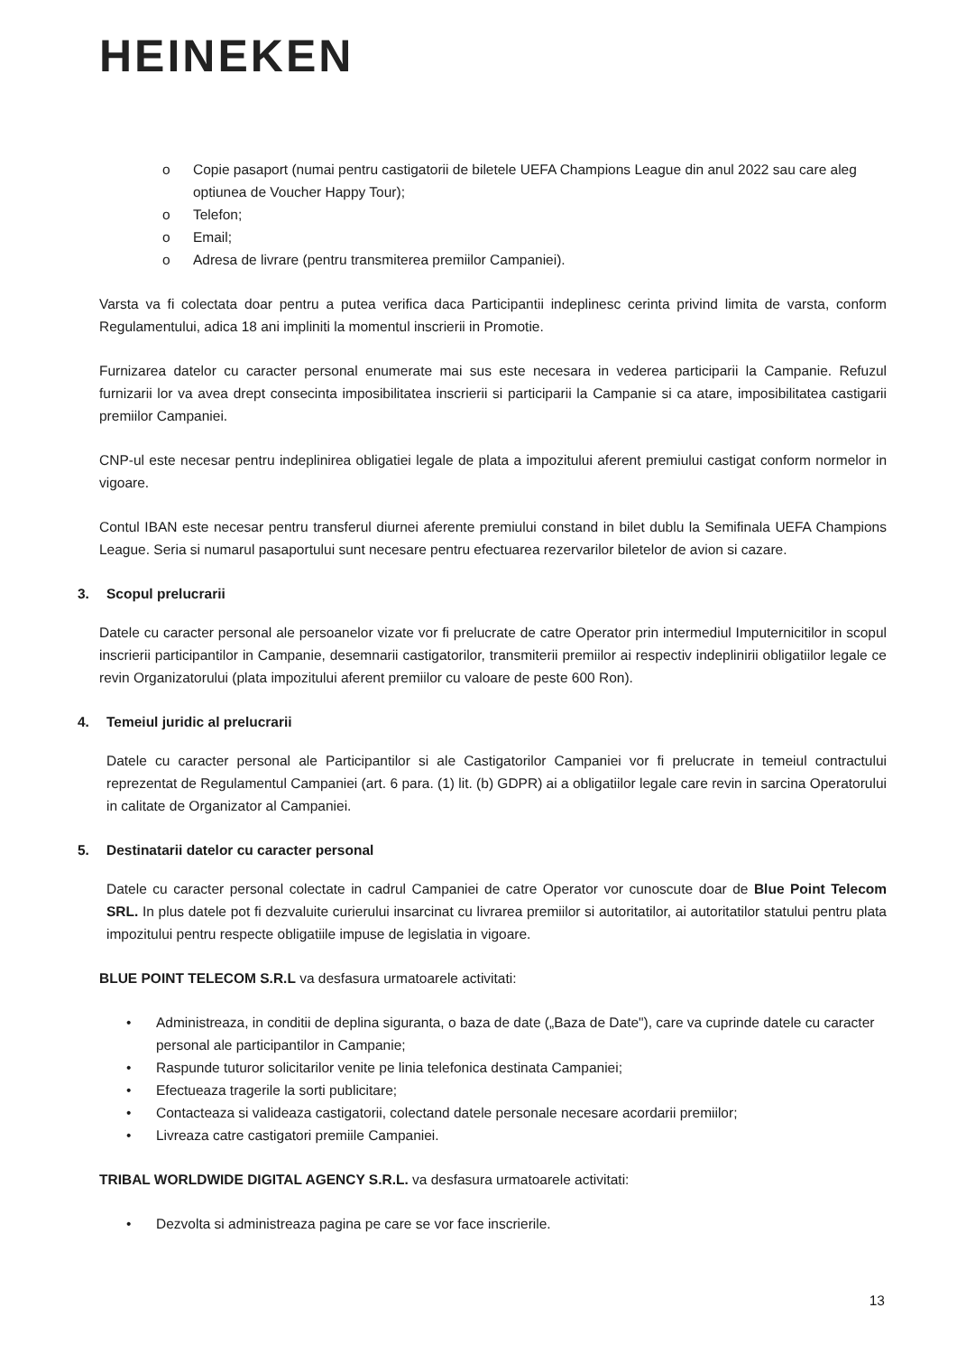HEINEKEN
o Copie pasaport (numai pentru castigatorii de biletele UEFA Champions League din anul 2022 sau care aleg optiunea de Voucher Happy Tour);
o Telefon;
o Email;
o Adresa de livrare (pentru transmiterea premiilor Campaniei).
Varsta va fi colectata doar pentru a putea verifica daca Participantii indeplinesc cerinta privind limita de varsta, conform Regulamentului, adica 18 ani impliniti la momentul inscrierii in Promotie.
Furnizarea datelor cu caracter personal enumerate mai sus este necesara in vederea participarii la Campanie. Refuzul furnizarii lor va avea drept consecinta imposibilitatea inscrierii si participarii la Campanie si ca atare, imposibilitatea castigarii premiilor Campaniei.
CNP-ul este necesar pentru indeplinirea obligatiei legale de plata a impozitului aferent premiului castigat conform normelor in vigoare.
Contul IBAN este necesar pentru transferul diurnei aferente premiului constand in bilet dublu la Semifinala UEFA Champions League. Seria si numarul pasaportului sunt necesare pentru efectuarea rezervarilor biletelor de avion si cazare.
3. Scopul prelucrarii
Datele cu caracter personal ale persoanelor vizate vor fi prelucrate de catre Operator prin intermediul Imputernicitilor in scopul inscrierii participantilor in Campanie, desemnarii castigatorilor, transmiterii premiilor ai respectiv indeplinirii obligatiilor legale ce revin Organizatorului (plata impozitului aferent premiilor cu valoare de peste 600 Ron).
4. Temeiul juridic al prelucrarii
Datele cu caracter personal ale Participantilor si ale Castigatorilor Campaniei vor fi prelucrate in temeiul contractului reprezentat de Regulamentul Campaniei (art. 6 para. (1) lit. (b) GDPR) ai a obligatiilor legale care revin in sarcina Operatorului in calitate de Organizator al Campaniei.
5. Destinatarii datelor cu caracter personal
Datele cu caracter personal colectate in cadrul Campaniei de catre Operator vor cunoscute doar de Blue Point Telecom SRL. In plus datele pot fi dezvaluite curierului insarcinat cu livrarea premiilor si autoritatilor, ai autoritatilor statului pentru plata impozitului pentru respecte obligatiile impuse de legislatia in vigoare.
BLUE POINT TELECOM S.R.L va desfasura urmatoarele activitati:
• Administreaza, in conditii de deplina siguranta, o baza de date („Baza de Date"), care va cuprinde datele cu caracter personal ale participantilor in Campanie;
• Raspunde tuturor solicitarilor venite pe linia telefonica destinata Campaniei;
• Efectueaza tragerile la sorti publicitare;
• Contacteaza si valideaza castigatorii, colectand datele personale necesare acordarii premiilor;
• Livreaza catre castigatori premiile Campaniei.
TRIBAL WORLDWIDE DIGITAL AGENCY S.R.L. va desfasura urmatoarele activitati:
• Dezvolta si administreaza pagina pe care se vor face inscrierile.
13